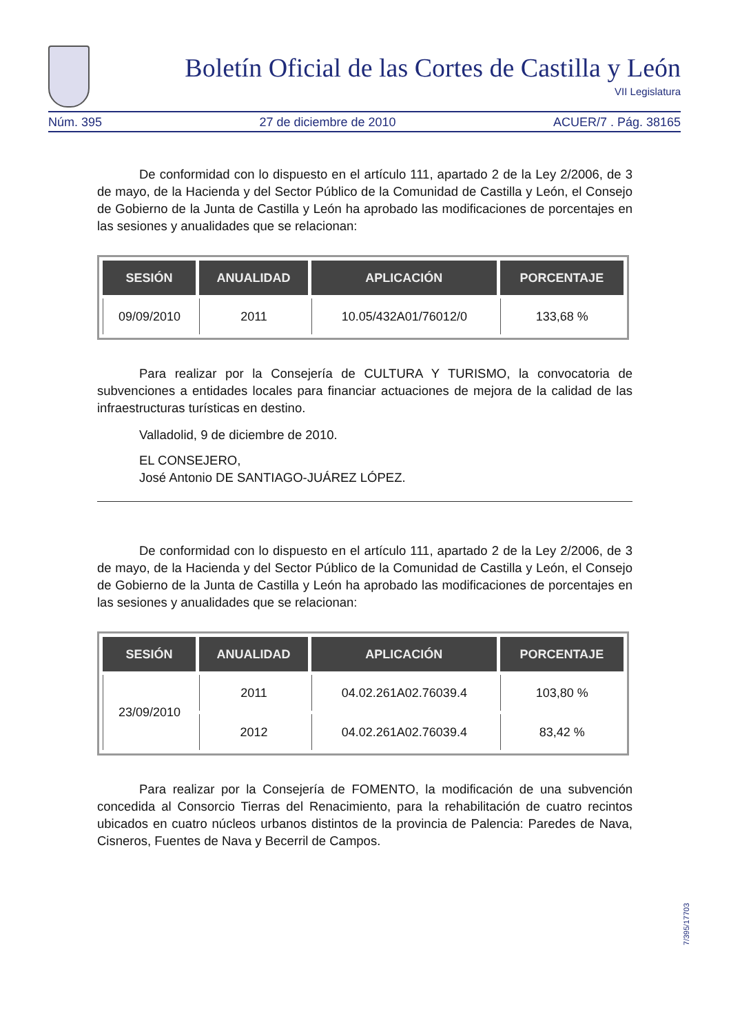Boletín Oficial de las Cortes de Castilla y León
VII Legislatura
Núm. 395 27 de diciembre de 2010 ACUER/7 . Pág. 38165
De conformidad con lo dispuesto en el artículo 111, apartado 2 de la Ley 2/2006, de 3 de mayo, de la Hacienda y del Sector Público de la Comunidad de Castilla y León, el Consejo de Gobierno de la Junta de Castilla y León ha aprobado las modificaciones de porcentajes en las sesiones y anualidades que se relacionan:
| SESIÓN | ANUALIDAD | APLICACIÓN | PORCENTAJE |
| --- | --- | --- | --- |
| 09/09/2010 | 2011 | 10.05/432A01/76012/0 | 133,68 % |
Para realizar por la Consejería de CULTURA Y TURISMO, la convocatoria de subvenciones a entidades locales para financiar actuaciones de mejora de la calidad de las infraestructuras turísticas en destino.
Valladolid, 9 de diciembre de 2010.
EL CONSEJERO,
José Antonio DE SANTIAGO-JUÁREZ LÓPEZ.
De conformidad con lo dispuesto en el artículo 111, apartado 2 de la Ley 2/2006, de 3 de mayo, de la Hacienda y del Sector Público de la Comunidad de Castilla y León, el Consejo de Gobierno de la Junta de Castilla y León ha aprobado las modificaciones de porcentajes en las sesiones y anualidades que se relacionan:
| SESIÓN | ANUALIDAD | APLICACIÓN | PORCENTAJE |
| --- | --- | --- | --- |
| 23/09/2010 | 2011 | 04.02.261A02.76039.4 | 103,80 % |
| | 2012 | 04.02.261A02.76039.4 | 83,42 % |
Para realizar por la Consejería de FOMENTO, la modificación de una subvención concedida al Consorcio Tierras del Renacimiento, para la rehabilitación de cuatro recintos ubicados en cuatro núcleos urbanos distintos de la provincia de Palencia: Paredes de Nava, Cisneros, Fuentes de Nava y Becerril de Campos.
7/395/17703